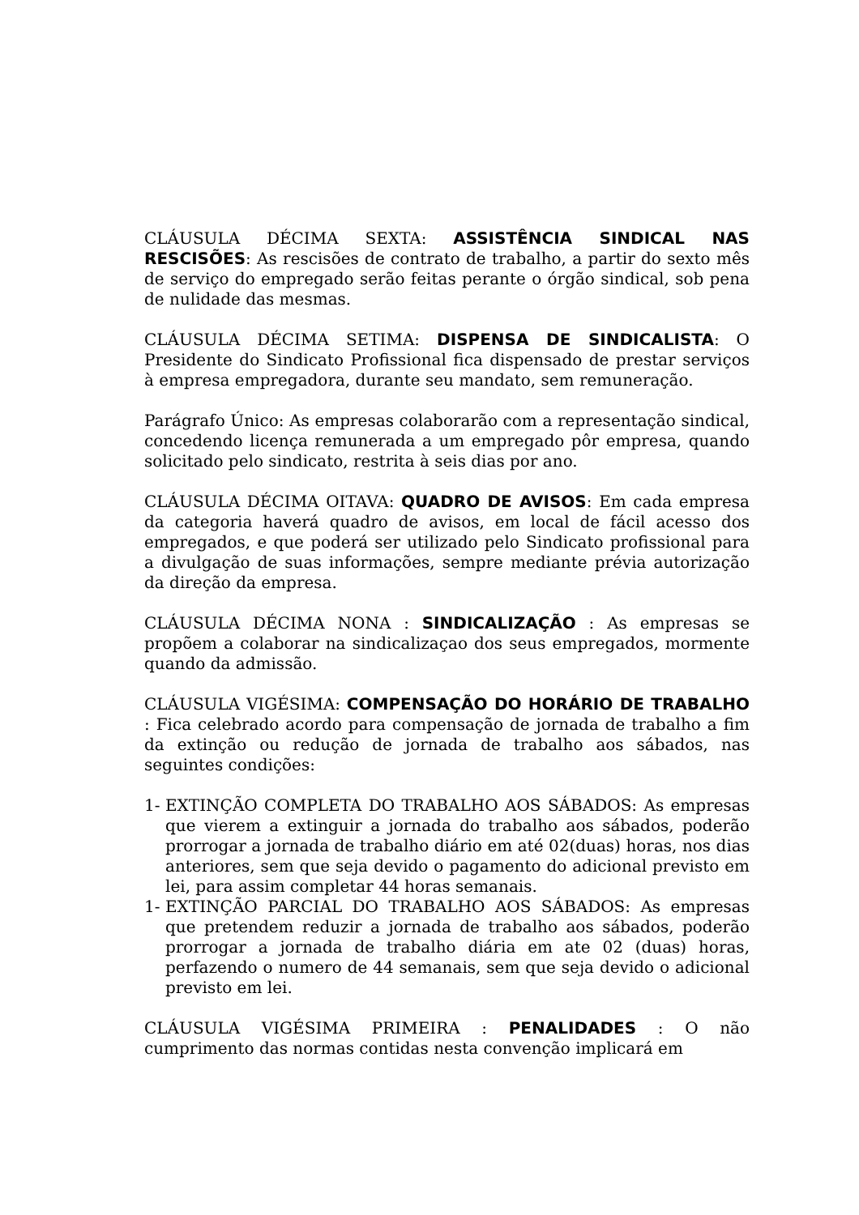CLÁUSULA DÉCIMA SEXTA: ASSISTÊNCIA SINDICAL NAS RESCISÕES: As rescisões de contrato de trabalho, a partir do sexto mês de serviço do empregado serão feitas perante o órgão sindical, sob pena de nulidade das mesmas.
CLÁUSULA DÉCIMA SETIMA: DISPENSA DE SINDICALISTA: O Presidente do Sindicato Profissional fica dispensado de prestar serviços à empresa empregadora, durante seu mandato, sem remuneração.
Parágrafo Único: As empresas colaborarão com a representação sindical, concedendo licença remunerada a um empregado pôr empresa, quando solicitado pelo sindicato, restrita à seis dias por ano.
CLÁUSULA DÉCIMA OITAVA: QUADRO DE AVISOS: Em cada empresa da categoria haverá quadro de avisos, em local de fácil acesso dos empregados, e que poderá ser utilizado pelo Sindicato profissional para a divulgação de suas informações, sempre mediante prévia autorização da direção da empresa.
CLÁUSULA DÉCIMA NONA : SINDICALIZAÇÃO : As empresas se propõem a colaborar na sindicalizaçao dos seus empregados, mormente quando da admissão.
CLÁUSULA VIGÉSIMA: COMPENSAÇÃO DO HORÁRIO DE TRABALHO : Fica celebrado acordo para compensação de jornada de trabalho a fim da extinção ou redução de jornada de trabalho aos sábados, nas seguintes condições:
1- EXTINÇÃO COMPLETA DO TRABALHO AOS SÁBADOS: As empresas que vierem a extinguir a jornada do trabalho aos sábados, poderão prorrogar a jornada de trabalho diário em até 02(duas) horas, nos dias anteriores, sem que seja devido o pagamento do adicional previsto em lei, para assim completar 44 horas semanais.
1- EXTINÇÃO PARCIAL DO TRABALHO AOS SÁBADOS: As empresas que pretendem reduzir a jornada de trabalho aos sábados, poderão prorrogar a jornada de trabalho diária em ate 02 (duas) horas, perfazendo o numero de 44 semanais, sem que seja devido o adicional previsto em lei.
CLÁUSULA VIGÉSIMA PRIMEIRA : PENALIDADES : O não cumprimento das normas contidas nesta convenção implicará em